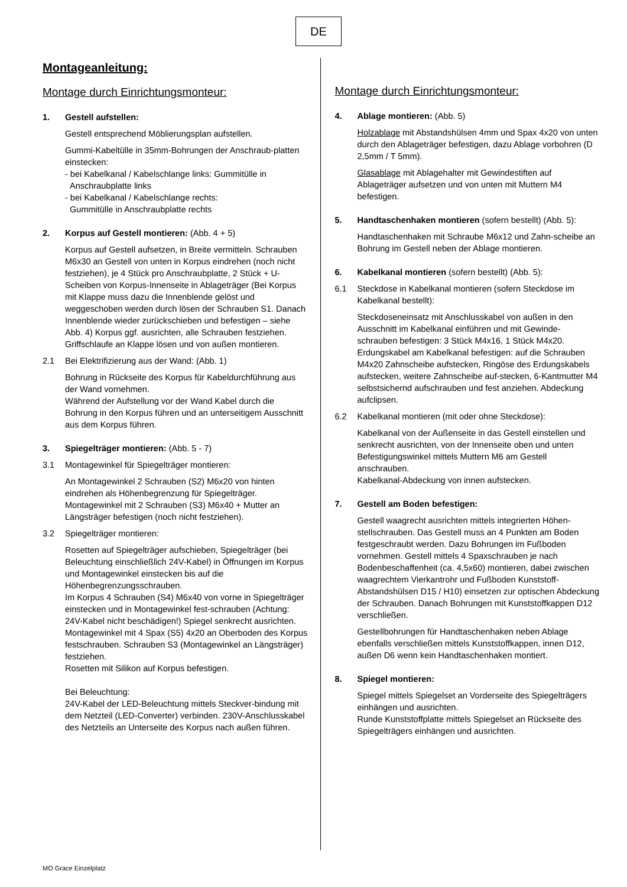DE
Montageanleitung:
Montage durch Einrichtungsmonteur:
1. Gestell aufstellen:
Gestell entsprechend Möblierungsplan aufstellen.
Gummi-Kabeltülle in 35mm-Bohrungen der Anschraub-platten einstecken:
- bei Kabelkanal / Kabelschlange links: Gummitülle in
Anschraubplatte links
- bei Kabelkanal / Kabelschlange rechts:
Gummitülle in Anschraubplatte rechts
2. Korpus auf Gestell montieren: (Abb. 4 + 5)
Korpus auf Gestell aufsetzen, in Breite vermitteln. Schrauben M6x30 an Gestell von unten in Korpus eindrehen (noch nicht festziehen), je 4 Stück pro Anschraubplatte, 2 Stück + U-Scheiben von Korpus-Innenseite in Ablageträger (Bei Korpus mit Klappe muss dazu die Innenblende gelöst und weggeschoben werden durch lösen der Schrauben S1. Danach Innenblende wieder zurückschieben und befestigen – siehe Abb. 4) Korpus ggf. ausrichten, alle Schrauben festziehen. Griffschlaufe an Klappe lösen und von außen montieren.
2.1 Bei Elektrifizierung aus der Wand: (Abb. 1)
Bohrung in Rückseite des Korpus für Kabeldurchführung aus der Wand vornehmen.
Während der Aufstellung vor der Wand Kabel durch die Bohrung in den Korpus führen und an unterseitigem Ausschnitt aus dem Korpus führen.
3. Spiegelträger montieren: (Abb. 5 - 7)
3.1 Montagewinkel für Spiegelträger montieren:
An Montagewinkel 2 Schrauben (S2) M6x20 von hinten eindrehen als Höhenbegrenzung für Spiegelträger. Montagewinkel mit 2 Schrauben (S3) M6x40 + Mutter an Längsträger befestigen (noch nicht festziehen).
3.2 Spiegelträger montieren:
Rosetten auf Spiegelträger aufschieben, Spiegelträger (bei Beleuchtung einschließlich 24V-Kabel) in Öffnungen im Korpus und Montagewinkel einstecken bis auf die Höhenbegrenzungsschrauben.
Im Korpus 4 Schrauben (S4) M6x40 von vorne in Spiegelträger einstecken und in Montagewinkel fest-schrauben (Achtung: 24V-Kabel nicht beschädigen!) Spiegel senkrecht ausrichten.
Montagewinkel mit 4 Spax (S5) 4x20 an Oberboden des Korpus festschrauben. Schrauben S3 (Montagewinkel an Längsträger) festziehen.
Rosetten mit Silikon auf Korpus befestigen.
Bei Beleuchtung:
24V-Kabel der LED-Beleuchtung mittels Steckver-bindung mit dem Netzteil (LED-Converter) verbinden. 230V-Anschlusskabel des Netzteils an Unterseite des Korpus nach außen führen.
Montage durch Einrichtungsmonteur:
4. Ablage montieren: (Abb. 5)
Holzablage mit Abstandshülsen 4mm und Spax 4x20 von unten durch den Ablageträger befestigen, dazu Ablage vorbohren (D 2,5mm / T 5mm).
Glasablage mit Ablagehalter mit Gewindestiften auf Ablageträger aufsetzen und von unten mit Muttern M4 befestigen.
5. Handtaschenhaken montieren (sofern bestellt) (Abb. 5):
Handtaschenhaken mit Schraube M6x12 und Zahn-scheibe an Bohrung im Gestell neben der Ablage montieren.
6. Kabelkanal montieren (sofern bestellt) (Abb. 5):
6.1 Steckdose in Kabelkanal montieren (sofern Steckdose im Kabelkanal bestellt):
Steckdoseneinsatz mit Anschlusskabel von außen in den Ausschnitt im Kabelkanal einführen und mit Gewinde-schrauben befestigen: 3 Stück M4x16, 1 Stück M4x20. Erdungskabel am Kabelkanal befestigen: auf die Schrauben M4x20 Zahnscheibe aufstecken, Ringöse des Erdungskabels aufstecken, weitere Zahnscheibe auf-stecken, 6-Kantmutter M4 selbstsichernd aufschrauben und fest anziehen. Abdeckung aufclipsen.
6.2 Kabelkanal montieren (mit oder ohne Steckdose):
Kabelkanal von der Außenseite in das Gestell einstellen und senkrecht ausrichten, von der Innenseite oben und unten Befestigungswinkel mittels Muttern M6 am Gestell anschrauben.
Kabelkanal-Abdeckung von innen aufstecken.
7. Gestell am Boden befestigen:
Gestell waagrecht ausrichten mittels integrierten Höhen-stellschrauben. Das Gestell muss an 4 Punkten am Boden festgeschraubt werden. Dazu Bohrungen im Fußboden vornehmen. Gestell mittels 4 Spaxschrauben je nach Bodenbeschaffenheit (ca. 4,5x60) montieren, dabei zwischen waagrechtem Vierkantrohr und Fußboden Kunststoff-Abstandshülsen D15 / H10) einsetzen zur optischen Abdeckung der Schrauben. Danach Bohrungen mit Kunststoffkappen D12 verschließen.
Gestellbohrungen für Handtaschenhaken neben Ablage ebenfalls verschließen mittels Kunststoffkappen, innen D12, außen D6 wenn kein Handtaschenhaken montiert.
8. Spiegel montieren:
Spiegel mittels Spiegelset an Vorderseite des Spiegelträgers einhängen und ausrichten.
Runde Kunststoffplatte mittels Spiegelset an Rückseite des Spiegelträgers einhängen und ausrichten.
MO Grace Einzelplatz